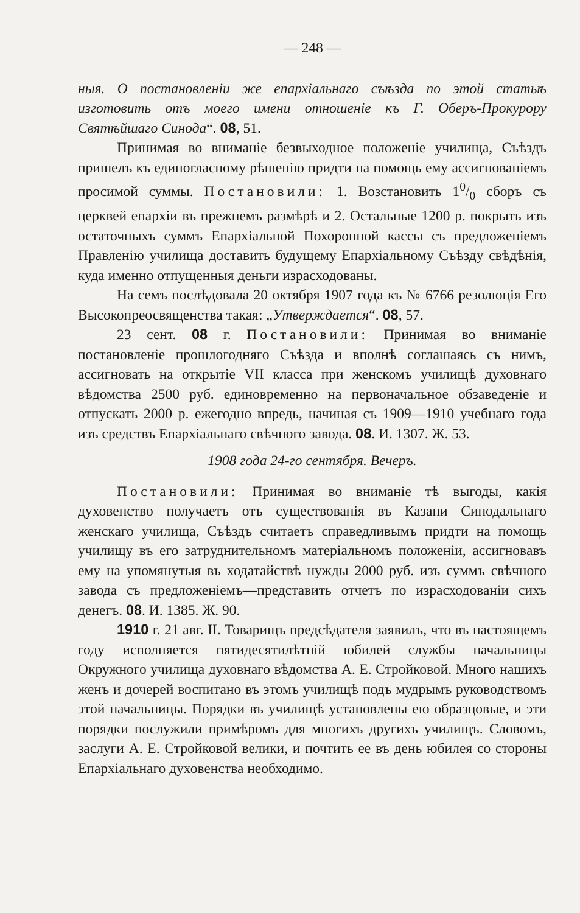— 248 —
ныя. О постановленіи же епархіальнаго съѣзда по этой статьѣ изготовить отъ моего имени отношеніе къ Г. Оберъ-Прокурору Святѣйшаго Синода“. 08, 51.
Принимая во вниманіе безвыходное положеніе училища, Съѣздъ пришелъ къ единогласному рѣшенію придти на помощь ему ассигнованіемъ просимой суммы. Постановили: 1. Возстановить 10/0 сборъ съ церквей епархіи въ прежнемъ размѣрѣ и 2. Остальные 1200 р. покрыть изъ остаточныхъ суммъ Епархіальной Похоронной кассы съ предложеніемъ Правленію училища доставить будущему Епархіальному Съѣзду свѣдѣнія, куда именно отпущенныя деньги израсходованы.
На семъ послѣдовала 20 октября 1907 года къ № 6766 резолюція Его Высокопреосвященства такая: „Утверждается“. 08, 57.
23 сент. 08 г. Постановили: Принимая во вниманіе постановленіе прошлогодняго Съѣзда и вполнѣ соглашаясь съ нимъ, ассигновать на открытіе VII класса при женскомъ училищѣ духовнаго вѣдомства 2500 руб. единовременно на первоначальное обзаведеніе и отпускать 2000 р. ежегодно впредь, начиная съ 1909—1910 учебнаго года изъ средствъ Епархіальнаго свѣчного завода. 08. И. 1307. Ж. 53.
1908 года 24-го сентября. Вечеръ.
Постановили: Принимая во вниманіе тѣ выгоды, какія духовенство получаетъ отъ существованія въ Казани Синодальнаго женскаго училища, Съѣздъ считаетъ справедливымъ придти на помощь училищу въ его затруднительномъ матеріальномъ положеніи, ассигновавъ ему на упомянутыя въ ходатайствѣ нужды 2000 руб. изъ суммъ свѣчного завода съ предложеніемъ—представить отчетъ по израсходованіи сихъ денегъ. 08. И. 1385. Ж. 90.
1910 г. 21 авг. II. Товарищъ предсѣдателя заявилъ, что въ настоящемъ году исполняется пятидесятилѣтній юбилей службы начальницы Окружного училища духовнаго вѣдомства А. Е. Стройковой. Много нашихъ женъ и дочерей воспитано въ этомъ училищѣ подъ мудрымъ руководствомъ этой начальницы. Порядки въ училищѣ установлены ею образцовые, и эти порядки послужили примѣромъ для многихъ другихъ училищъ. Словомъ, заслуги А. Е. Стройковой велики, и почтить ее въ день юбилея со стороны Епархіальнаго духовенства необходимо.